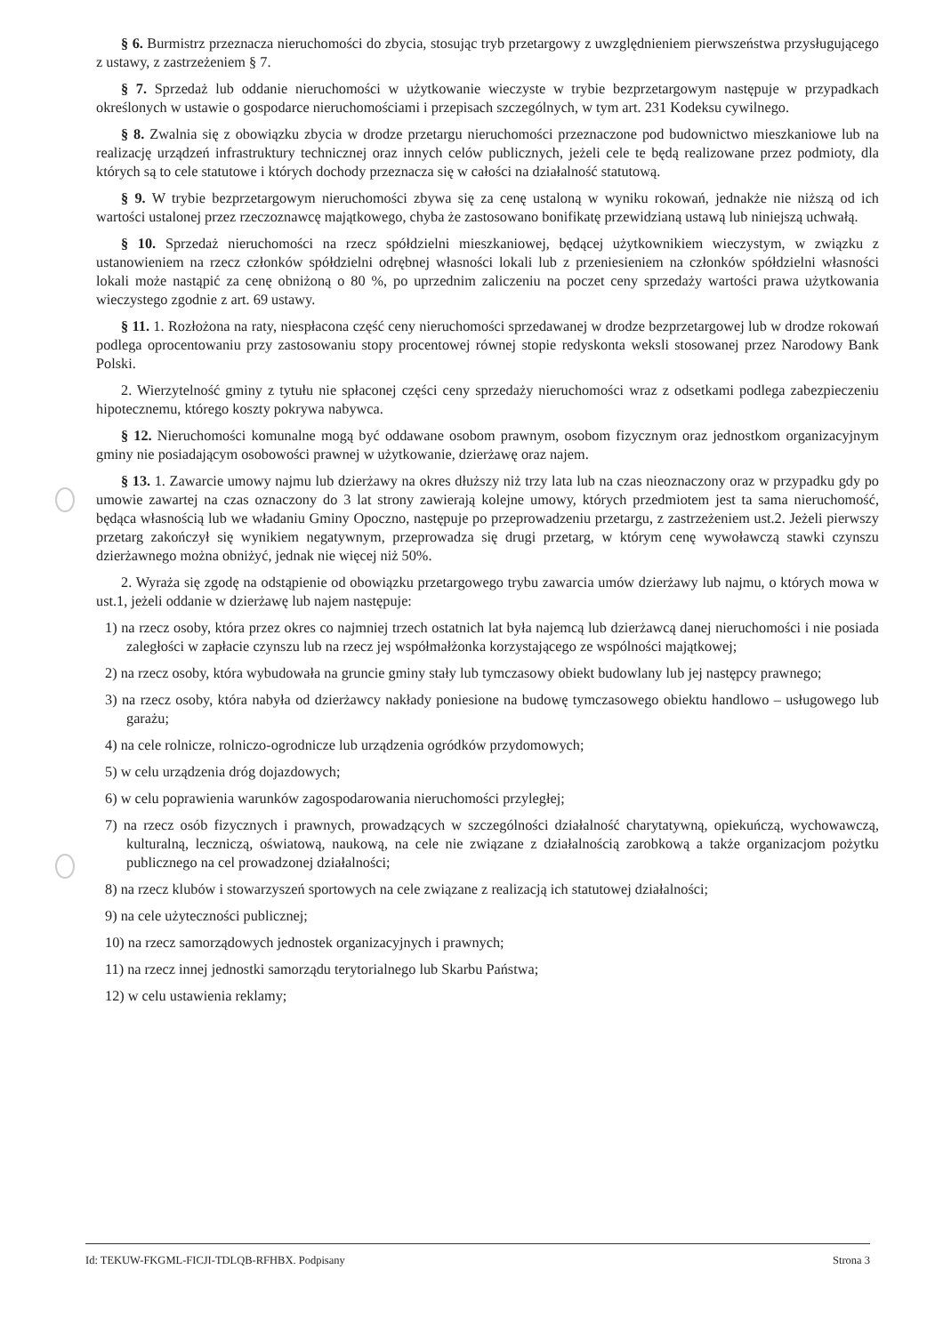§ 6. Burmistrz przeznacza nieruchomości do zbycia, stosując tryb przetargowy z uwzględnieniem pierwszeństwa przysługującego z ustawy, z zastrzeżeniem § 7.
§ 7. Sprzedaż lub oddanie nieruchomości w użytkowanie wieczyste w trybie bezprzetargowym następuje w przypadkach określonych w ustawie o gospodarce nieruchomościami i przepisach szczególnych, w tym art. 231 Kodeksu cywilnego.
§ 8. Zwalnia się z obowiązku zbycia w drodze przetargu nieruchomości przeznaczone pod budownictwo mieszkaniowe lub na realizację urządzeń infrastruktury technicznej oraz innych celów publicznych, jeżeli cele te będą realizowane przez podmioty, dla których są to cele statutowe i których dochody przeznacza się w całości na działalność statutową.
§ 9. W trybie bezprzetargowym nieruchomości zbywa się za cenę ustaloną w wyniku rokowań, jednakże nie niższą od ich wartości ustalonej przez rzeczoznawcę majątkowego, chyba że zastosowano bonifikatę przewidzianą ustawą lub niniejszą uchwałą.
§ 10. Sprzedaż nieruchomości na rzecz spółdzielni mieszkaniowej, będącej użytkownikiem wieczystym, w związku z ustanowieniem na rzecz członków spółdzielni odrębnej własności lokali lub z przeniesieniem na członków spółdzielni własności lokali może nastąpić za cenę obniżoną o 80 %, po uprzednim zaliczeniu na poczet ceny sprzedaży wartości prawa użytkowania wieczystego zgodnie z art. 69 ustawy.
§ 11. 1. Rozłożona na raty, niespłacona część ceny nieruchomości sprzedawanej w drodze bezprzetargowej lub w drodze rokowań podlega oprocentowaniu przy zastosowaniu stopy procentowej równej stopie redyskonta weksli stosowanej przez Narodowy Bank Polski.
2. Wierzytelność gminy z tytułu nie spłaconej części ceny sprzedaży nieruchomości wraz z odsetkami podlega zabezpieczeniu hipotecznemu, którego koszty pokrywa nabywca.
§ 12. Nieruchomości komunalne mogą być oddawane osobom prawnym, osobom fizycznym oraz jednostkom organizacyjnym gminy nie posiadającym osobowości prawnej w użytkowanie, dzierżawę oraz najem.
§ 13. 1. Zawarcie umowy najmu lub dzierżawy na okres dłuższy niż trzy lata lub na czas nieoznaczony oraz w przypadku gdy po umowie zawartej na czas oznaczony do 3 lat strony zawierają kolejne umowy, których przedmiotem jest ta sama nieruchomość, będąca własnością lub we władaniu Gminy Opoczno, następuje po przeprowadzeniu przetargu, z zastrzeżeniem ust.2. Jeżeli pierwszy przetarg zakończył się wynikiem negatywnym, przeprowadza się drugi przetarg, w którym cenę wywoławczą stawki czynszu dzierżawnego można obniżyć, jednak nie więcej niż 50%.
2. Wyraża się zgodę na odstąpienie od obowiązku przetargowego trybu zawarcia umów dzierżawy lub najmu, o których mowa w ust.1, jeżeli oddanie w dzierżawę lub najem następuje:
1) na rzecz osoby, która przez okres co najmniej trzech ostatnich lat była najemcą lub dzierżawcą danej nieruchomości i nie posiada zaległości w zapłacie czynszu lub na rzecz jej współmałżonka korzystającego ze wspólności majątkowej;
2) na rzecz osoby, która wybudowała na gruncie gminy stały lub tymczasowy obiekt budowlany lub jej następcy prawnego;
3) na rzecz osoby, która nabyła od dzierżawcy nakłady poniesione na budowę tymczasowego obiektu handlowo – usługowego lub garażu;
4) na cele rolnicze, rolniczo-ogrodnicze lub urządzenia ogródków przydomowych;
5) w celu urządzenia dróg dojazdowych;
6) w celu poprawienia warunków zagospodarowania nieruchomości przyległej;
7) na rzecz osób fizycznych i prawnych, prowadzących w szczególności działalność charytatywną, opiekuńczą, wychowawczą, kulturalną, leczniczą, oświatową, naukową, na cele nie związane z działalnością zarobkową a także organizacjom pożytku publicznego na cel prowadzonej działalności;
8) na rzecz klubów i stowarzyszeń sportowych na cele związane z realizacją ich statutowej działalności;
9) na cele użyteczności publicznej;
10) na rzecz samorządowych jednostek organizacyjnych i prawnych;
11) na rzecz innej jednostki samorządu terytorialnego lub Skarbu Państwa;
12) w celu ustawienia reklamy;
Id: TEKUW-FKGML-FICJI-TDLQB-RFHBX. Podpisany Strona 3